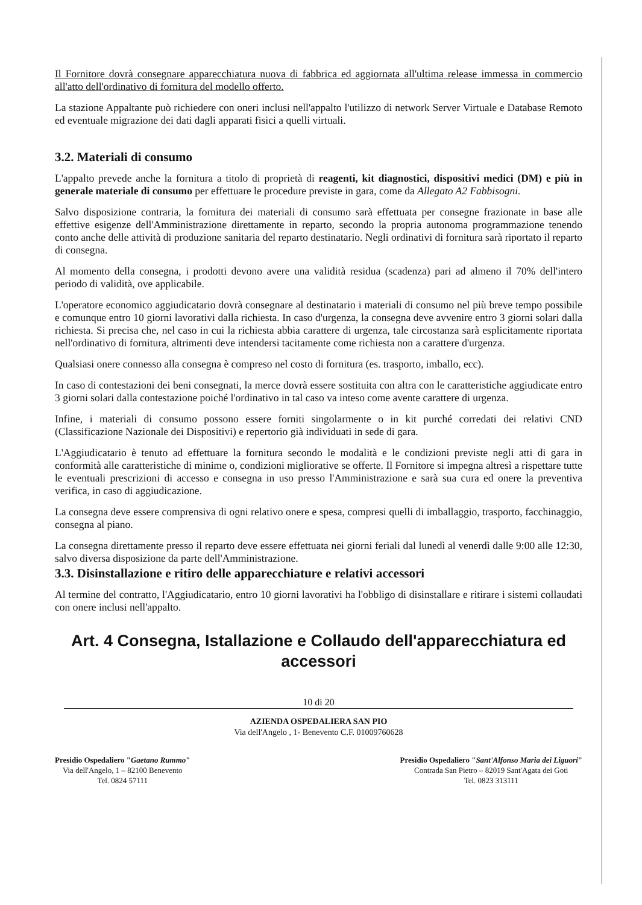Il Fornitore dovrà consegnare apparecchiatura nuova di fabbrica ed aggiornata all'ultima release immessa in commercio all'atto dell'ordinativo di fornitura del modello offerto.
La stazione Appaltante può richiedere con oneri inclusi nell'appalto l'utilizzo di network Server Virtuale e Database Remoto ed eventuale migrazione dei dati dagli apparati fisici a quelli virtuali.
3.2. Materiali di consumo
L'appalto prevede anche la fornitura a titolo di proprietà di reagenti, kit diagnostici, dispositivi medici (DM) e più in generale materiale di consumo per effettuare le procedure previste in gara, come da Allegato A2 Fabbisogni.
Salvo disposizione contraria, la fornitura dei materiali di consumo sarà effettuata per consegne frazionate in base alle effettive esigenze dell'Amministrazione direttamente in reparto, secondo la propria autonoma programmazione tenendo conto anche delle attività di produzione sanitaria del reparto destinatario. Negli ordinativi di fornitura sarà riportato il reparto di consegna.
Al momento della consegna, i prodotti devono avere una validità residua (scadenza) pari ad almeno il 70% dell'intero periodo di validità, ove applicabile.
L'operatore economico aggiudicatario dovrà consegnare al destinatario i materiali di consumo nel più breve tempo possibile e comunque entro 10 giorni lavorativi dalla richiesta. In caso d'urgenza, la consegna deve avvenire entro 3 giorni solari dalla richiesta. Si precisa che, nel caso in cui la richiesta abbia carattere di urgenza, tale circostanza sarà esplicitamente riportata nell'ordinativo di fornitura, altrimenti deve intendersi tacitamente come richiesta non a carattere d'urgenza.
Qualsiasi onere connesso alla consegna è compreso nel costo di fornitura (es. trasporto, imballo, ecc).
In caso di contestazioni dei beni consegnati, la merce dovrà essere sostituita con altra con le caratteristiche aggiudicate entro 3 giorni solari dalla contestazione poiché l'ordinativo in tal caso va inteso come avente carattere di urgenza.
Infine, i materiali di consumo possono essere forniti singolarmente o in kit purché corredati dei relativi CND (Classificazione Nazionale dei Dispositivi) e repertorio già individuati in sede di gara.
L'Aggiudicatario è tenuto ad effettuare la fornitura secondo le modalità e le condizioni previste negli atti di gara in conformità alle caratteristiche di minime o, condizioni migliorative se offerte. Il Fornitore si impegna altresì a rispettare tutte le eventuali prescrizioni di accesso e consegna in uso presso l'Amministrazione e sarà sua cura ed onere la preventiva verifica, in caso di aggiudicazione.
La consegna deve essere comprensiva di ogni relativo onere e spesa, compresi quelli di imballaggio, trasporto, facchinaggio, consegna al piano.
La consegna direttamente presso il reparto deve essere effettuata nei giorni feriali dal lunedì al venerdì dalle 9:00 alle 12:30, salvo diversa disposizione da parte dell'Amministrazione.
3.3. Disinstallazione e ritiro delle apparecchiature e relativi accessori
Al termine del contratto, l'Aggiudicatario, entro 10 giorni lavorativi ha l'obbligo di disinstallare e ritirare i sistemi collaudati con onere inclusi nell'appalto.
Art. 4 Consegna, Istallazione e Collaudo dell'apparecchiatura ed accessori
10 di 20
AZIENDA OSPEDALIERA SAN PIO
Via dell'Angelo , 1- Benevento C.F. 01009760628
Presidio Ospedaliero "Gaetano Rummo"
Via dell'Angelo, 1 – 82100 Benevento
Tel. 0824 57111
Presidio Ospedaliero "Sant'Alfonso Maria dei Liguori"
Contrada San Pietro – 82019 Sant'Agata dei Goti
Tel. 0823 313111